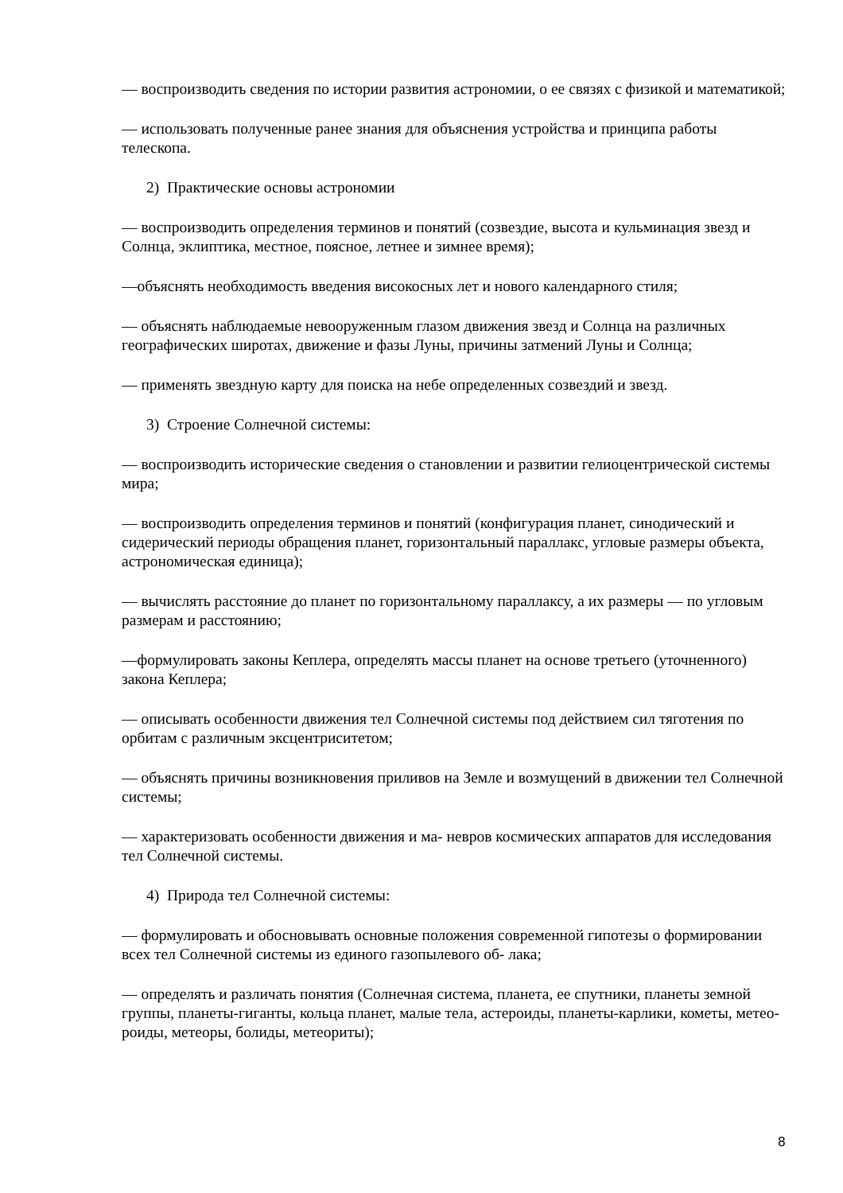— воспроизводить сведения по истории развития астрономии, о ее связях с физикой и математикой;
— использовать полученные ранее знания для объяснения устройства и принципа работы телескопа.
2) Практические основы астрономии
— воспроизводить определения терминов и понятий (созвездие, высота и кульминация звезд и Солнца, эклиптика, местное, поясное, летнее и зимнее время);
—объяснять необходимость введения високосных лет и нового календарного стиля;
— объяснять наблюдаемые невооруженным глазом движения звезд и Солнца на различных географических широтах, движение и фазы Луны, причины затмений Луны и Солнца;
— применять звездную карту для поиска на небе определенных созвездий и звезд.
3) Строение Солнечной системы:
— воспроизводить исторические сведения о становлении и развитии гелиоцентрической системы мира;
— воспроизводить определения терминов и понятий (конфигурация планет, синодический и сидерический периоды обращения планет, горизонтальный параллакс, угловые размеры объекта, астрономическая единица);
— вычислять расстояние до планет по горизонтальному параллаксу, а их размеры — по угловым размерам и расстоянию;
—формулировать законы Кеплера, определять массы планет на основе третьего (уточненного) закона Кеплера;
— описывать особенности движения тел Солнечной системы под действием сил тяготения по орбитам с различным эксцентриситетом;
— объяснять причины возникновения приливов на Земле и возмущений в движении тел Солнечной системы;
— характеризовать особенности движения и ма- невров космических аппаратов для исследования тел Солнечной системы.
4) Природа тел Солнечной системы:
— формулировать и обосновывать основные положения современной гипотезы о формировании всех тел Солнечной системы из единого газопылевого об- лака;
— определять и различать понятия (Солнечная система, планета, ее спутники, планеты земной группы, планеты-гиганты, кольца планет, малые тела, астероиды, планеты-карлики, кометы, метео- роиды, метеоры, болиды, метеориты);
8